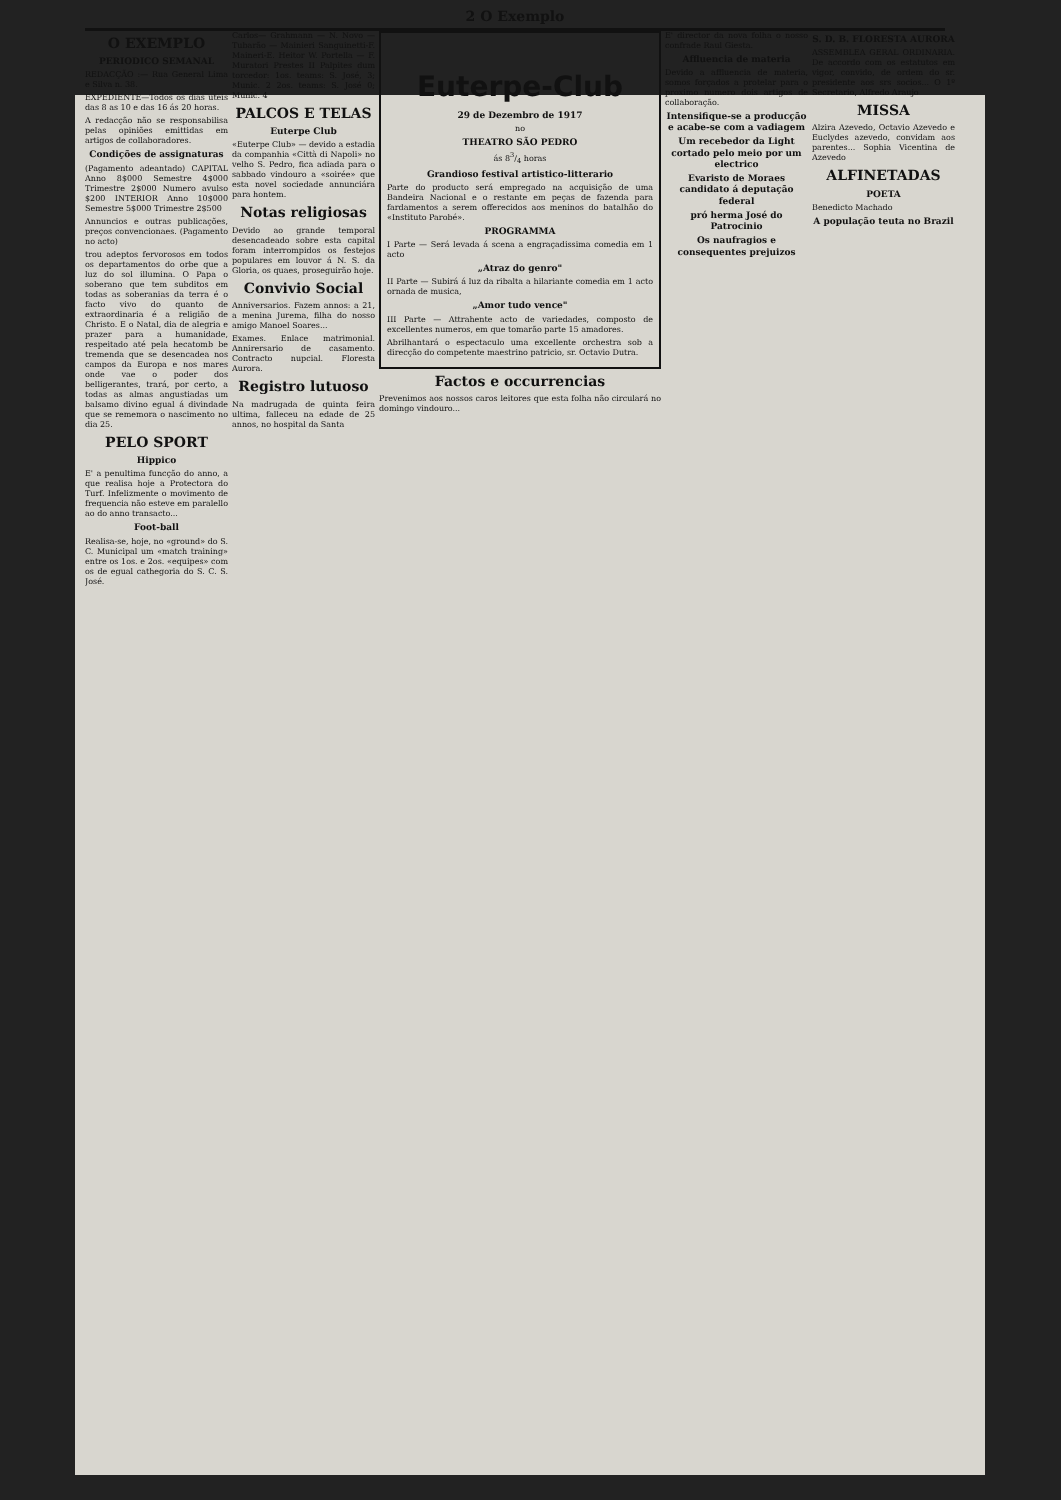2 O Exemplo
O EXEMPLO
PERIODICO SEMANAL
REDACÇÃO :— Rua General Lima e Silva n. 38.
EXPEDIENTE—Todos os dias uteis das 8 as 10 e das 16 ás 20 horas.
A redacção não se responsabilisa pelas opiniões emittidas em artigos de collaboradores.
Condições de assignaturas
(Pagamento adeantado) CAPITAL Anno 8$000 Semestre 4$000 Trimestre 2$000 Numero avulso $200 INTERIOR Anno 10$000 Semestre 5$000 Trimestre 2$500
Annuncios e outras publicações, preços convencionaes. (Pagamento no acto)
trou adeptos fervorosos em todos os departamentos do orbe que a luz do sol illumina. O Papa o soberano que tem subditos em todas as soberanias da terra é o facto vivo do quanto de extraordinaria é a religião de Christo. E o Natal, dia de alegria e prazer para a humanidade, respeitado até pela hecatomb be tremenda que se desencadea nos campos da Europa e nos mares onde vae o poder dos belligerantes, trará, por certo, a todas as almas angustiadas um balsamo divino egual á divindade que se rememora o nascimento no dia 25.
PELO SPORT
Hippico
E' a penultima funcção do anno, a que realisa hoje a Protectora do Turf. Infelizmente o movimento de frequencia não esteve em paralello ao do anno transacto...
Foot-ball
Realisa-se, hoje, no «ground» do S. C. Municipal um «match training» entre os 1os. e 2os. «equipes» com os de egual cathegoria do S. C. S. José.
Carlos— Grahmann — N. Novo — Tubarão — Mainieri Sanguinetti-F. Maineri-E. Heitor W. Portella — F. Muratori Prestes II Palpites dum torcedor: 1os. teams: S. José, 3; Munic. 2 2os. teams: S. José 0; Munic. 4
PALCOS E TELAS
Euterpe Club
«Euterpe Club» — devido a estadia da companhia «Città di Napoli» no velho S. Pedro, fica adiada para o sabbado vindouro a «soirée» que esta novel sociedade annunciára para hontem.
Notas religiosas
Devido ao grande temporal desencadeado sobre esta capital foram interrompidos os festejos populares em louvor á N. S. da Gloria, os quaes, proseguirão hoje.
Convivio Social
Anniversarios. Fazem annos: a 21, a menina Jurema, filha do nosso amigo Manoel Soares...
Exames. Enlace matrimonial. Annirersario de casamento. Contracto nupcial. Floresta Aurora.
Registro lutuoso
Na madrugada de quinta feira ultima, falleceu na edade de 25 annos, no hospital da Santa
Euterpe-Club
29 de Dezembro de 1917
no
THEATRO SÃO PEDRO
ás 83/4 horas
Grandioso festival artistico-litterario
Parte do producto será empregado na acquisição de uma Bandeira Nacional e o restante em peças de fazenda para fardamentos a serem offerecidos aos meninos do batalhão do «Instituto Parobé».
PROGRAMMA
I Parte — Será levada á scena a engraçadissima comedia em 1 acto
„Atraz do genro"
II Parte — Subirá á luz da ribalta a hilariante comedia em 1 acto ornada de musica,
„Amor tudo vence"
III Parte — Attrahente acto de variedades, composto de excellentes numeros, em que tomarão parte 15 amadores.
Abrilhantará o espectaculo uma excellente orchestra sob a direcção do competente maestrino patricio, sr. Octavio Dutra.
Factos e occurrencias
Prevenimos aos nossos caros leitores que esta folha não circulará no domingo vindouro...
E' director da nova folha o nosso confrade Raul Giesta.
Affluencia de materia
Devido a affluencia de materia, somos forçados a protelar para o proximo numero dois artigos de collaboração.
Intensifique-se a producção e acabe-se com a vadiagem
Um recebedor da Light cortado pelo meio por um electrico
Evaristo de Moraes candidato á deputação federal
pró herma José do Patrocinio
Os naufragios e consequentes prejuizos
S. D. B. FLORESTA AURORA
ASSEMBLEA GERAL ORDINARIA. De accordo com os estatutos em vigor, convido, de ordem do sr. presidente aos srs socios... O 1º Secretario, Alfredo Araujo
MISSA
Alzira Azevedo, Octavio Azevedo e Euclydes azevedo, convidam aos parentes... Sophia Vicentina de Azevedo
ALFINETADAS
POETA
Benedicto Machado
A população teuta no Brazil